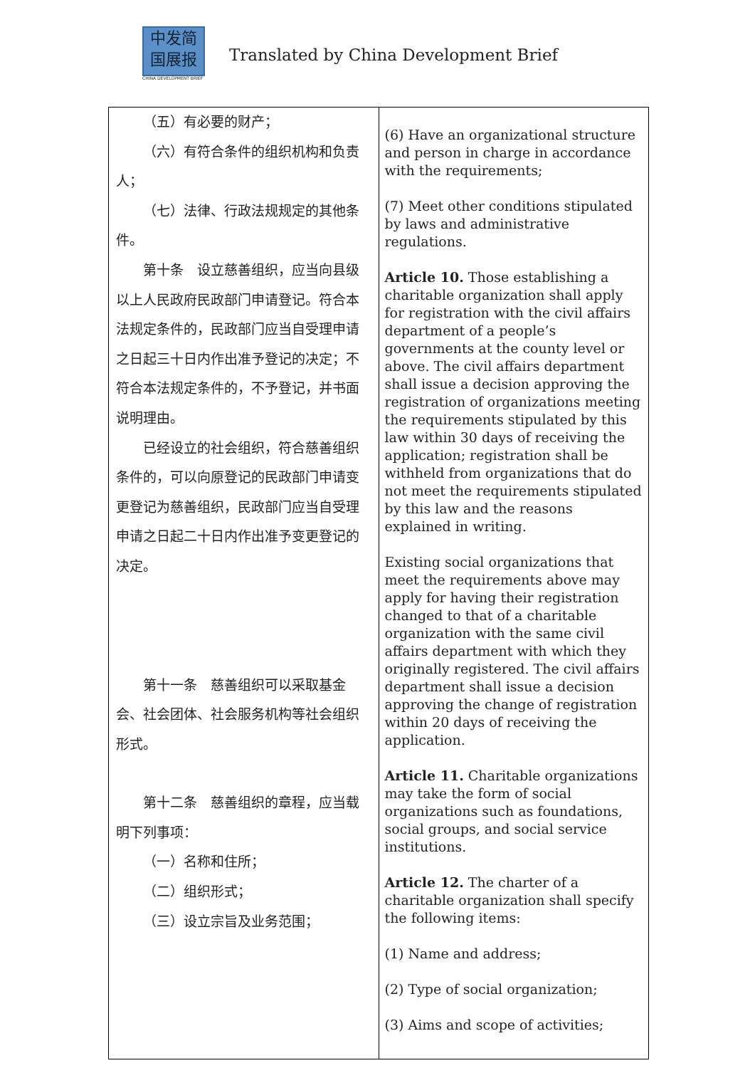中发简
国展报
CHINA DEVELOPMENT BRIEF
Translated by China Development Brief
| （五）有必要的财产； （六）有符合条件的组织机构和负责人； （七）法律、行政法规规定的其他条件。 第十条 设立慈善组织，应当向县级以上人民政府民政部门申请登记。符合本法规定条件的，民政部门应当自受理申请之日起三十日内作出准予登记的决定；不符合本法规定条件的，不予登记，并书面说明理由。 已经设立的社会组织，符合慈善组织条件的，可以向原登记的民政部门申请变更登记为慈善组织，民政部门应当自受理申请之日起二十日内作出准予变更登记的决定。 第十一条 慈善组织可以采取基金会、社会团体、社会服务机构等社会组织形式。 第十二条 慈善组织的章程，应当载明下列事项： （一）名称和住所； （二）组织形式； （三）设立宗旨及业务范围； | (6) Have an organizational structure and person in charge in accordance with the requirements; (7) Meet other conditions stipulated by laws and administrative regulations. Article 10. Those establishing a charitable organization shall apply for registration with the civil affairs department of a people’s governments at the county level or above. The civil affairs department shall issue a decision approving the registration of organizations meeting the requirements stipulated by this law within 30 days of receiving the application; registration shall be withheld from organizations that do not meet the requirements stipulated by this law and the reasons explained in writing. Existing social organizations that meet the requirements above may apply for having their registration changed to that of a charitable organization with the same civil affairs department with which they originally registered. The civil affairs department shall issue a decision approving the change of registration within 20 days of receiving the application. Article 11. Charitable organizations may take the form of social organizations such as foundations, social groups, and social service institutions. Article 12. The charter of a charitable organization shall specify the following items: (1) Name and address; (2) Type of social organization; (3) Aims and scope of activities; |